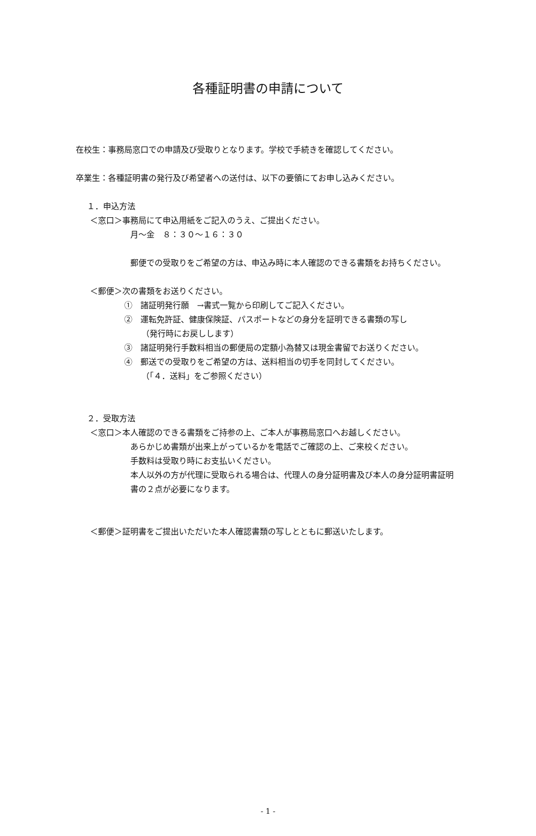各種証明書の申請について
在校生：事務局窓口での申請及び受取りとなります。学校で手続きを確認してください。
卒業生：各種証明書の発行及び希望者への送付は、以下の要領にてお申し込みください。
１．申込方法
＜窓口＞事務局にて申込用紙をご記入のうえ、ご提出ください。
月～金　８：３０～１６：３０
郵便での受取りをご希望の方は、申込み時に本人確認のできる書類をお持ちください。
＜郵便＞次の書類をお送りください。
①　諸証明発行願　→書式一覧から印刷してご記入ください。
②　運転免許証、健康保険証、パスポートなどの身分を証明できる書類の写し
（発行時にお戻しします）
③　諸証明発行手数料相当の郵便局の定額小為替又は現金書留でお送りください。
④　郵送での受取りをご希望の方は、送料相当の切手を同封してください。
（「４．送料」をご参照ください）
２．受取方法
＜窓口＞本人確認のできる書類をご持参の上、ご本人が事務局窓口へお越しください。
あらかじめ書類が出来上がっているかを電話でご確認の上、ご来校ください。
手数料は受取り時にお支払いください。
本人以外の方が代理に受取られる場合は、代理人の身分証明書及び本人の身分証明書証明書の２点が必要になります。
＜郵便＞証明書をご提出いただいた本人確認書類の写しとともに郵送いたします。
- 1 -